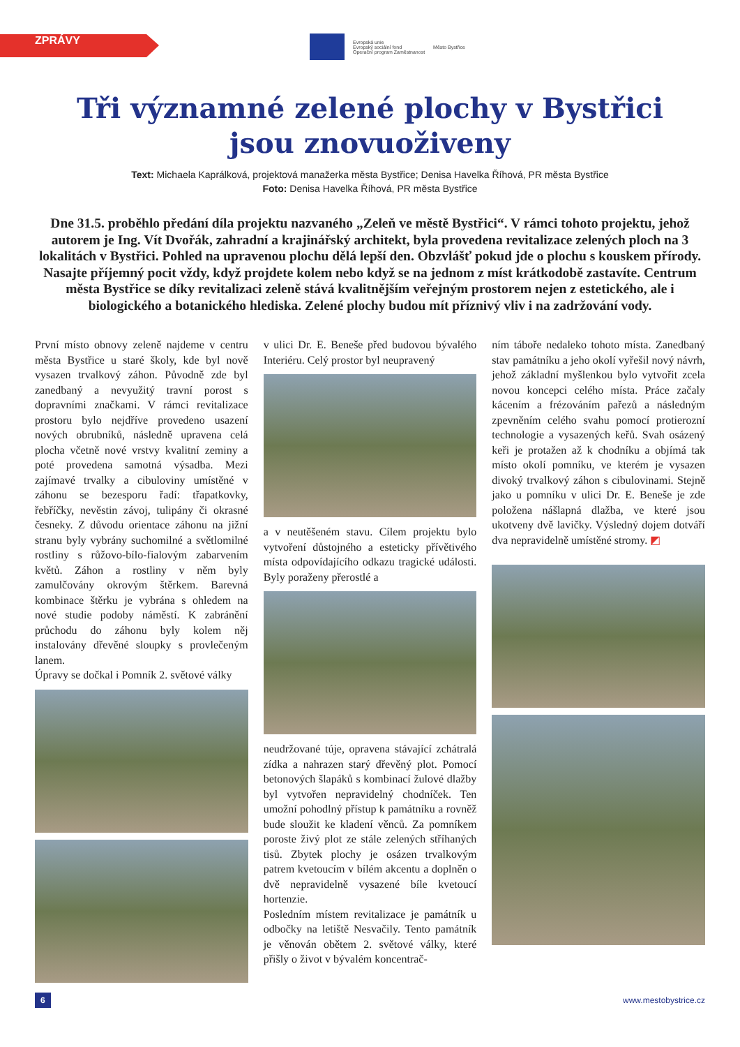ZPRÁVY
Evropská unie
Evropský sociální fond
Operační program Zaměstnanost Město Bystřice
Tři významné zelené plochy v Bystřici
jsou znovuoživeny
Text: Michaela Kaprálková, projektová manažerka města Bystřice; Denisa Havelka Říhová, PR města Bystřice
Foto: Denisa Havelka Říhová, PR města Bystřice
Dne 31.5. proběhlo předání díla projektu nazvaného „Zeleň ve městě Bystřici“. V rámci tohoto projektu, jehož autorem je Ing. Vít Dvořák, zahradní a krajinářský architekt, byla provedena revitalizace zelených ploch na 3 lokalitách v Bystřici. Pohled na upravenou plochu dělá lepší den. Obzvlášť pokud jde o plochu s kouskem přírody. Nasajte příjemný pocit vždy, když projdete kolem nebo když se na jednom z míst krátkodobě zastavíte. Centrum města Bystřice se díky revitalizaci zeleně stává kvalitnějším veřejným prostorem nejen z estetického, ale i biologického a botanického hlediska. Zelené plochy budou mít příznivý vliv i na zadržování vody.
První místo obnovy zeleně najdeme v centru města Bystřice u staré školy, kde byl nově vysazen trvalkový záhon. Původně zde byl zanedbaný a nevyužitý travní porost s dopravními značkami. V rámci revitalizace prostoru bylo nejdříve provedeno usazení nových obrubníků, následně upravena celá plocha včetně nové vrstvy kvalitní zeminy a poté provedena samotná výsadba. Mezi zajímavé trvalky a cibuloviny umístěné v záhonu se bezesporu řadí: třapatkovky, řebříčky, nevěstin závoj, tulipány či okrasné česneky. Z důvodu orientace záhonu na jižní stranu byly vybrány suchomilné a světlomilné rostliny s růžovo-bílo-fialovým zabarvením květů. Záhon a rostliny v něm byly zamulčovány okrovým štěrkem. Barevná kombinace štěrku je vybrána s ohledem na nové studie podoby náměstí. K zabránění průchodu do záhonu byly kolem něj instalovány dřevěné sloupky s provlečeným lanem.
Úpravy se dočkal i Pomník 2. světové války
v ulici Dr. E. Beneše před budovou bývalého Interiéru. Celý prostor byl neupravený
a v neutěšeném stavu. Cílem projektu bylo vytvoření důstojného a esteticky přívětivého místa odpovídajícího odkazu tragické události. Byly poraženy přerostlé a
neudržované túje, opravena stávající zchátralá zídka a nahrazen starý dřevěný plot. Pomocí betonových šlapáků s kombinací žulové dlažby byl vytvořen nepravidelný chodníček. Ten umožní pohodlný přístup k památníku a rovněž bude sloužit ke kladení věnců. Za pomníkem poroste živý plot ze stále zelených stříhaných tisů. Zbytek plochy je osázen trvalkovým patrem kvetoucím v bílém akcentu a doplněn o dvě nepravidelně vysazené bíle kvetoucí hortenzie.
Posledním místem revitalizace je památník u odbočky na letiště Nesvačily. Tento památník je věnován obětem 2. světové války, které přišly o život v bývalém koncentrač-
ním táboře nedaleko tohoto místa. Zanedbaný stav památníku a jeho okolí vyřešil nový návrh, jehož základní myšlenkou bylo vytvořit zcela novou koncepci celého místa. Práce začaly kácením a frézováním pařezů a následným zpevněním celého svahu pomocí protierozní technologie a vysazených keřů. Svah osázený keři je protažen až k chodníku a objímá tak místo okolí pomníku, ve kterém je vysazen divoký trvalkový záhon s cibulovinami. Stejně jako u pomníku v ulici Dr. E. Beneše je zde položena nášlapná dlažba, ve které jsou ukotveny dvě lavičky. Výsledný dojem dotváří dva nepravidelně umístěné stromy. ◩
6 www.mestobystrice.cz